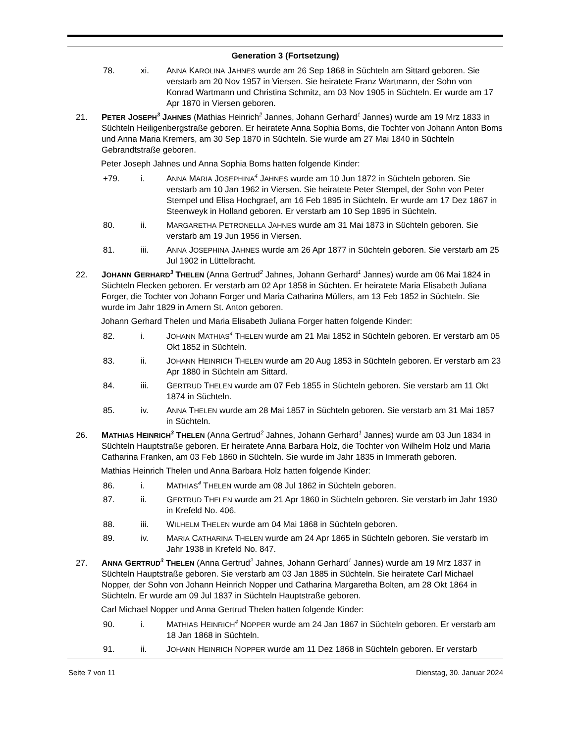Generation 3 (Fortsetzung)
78. xi. ANNA KAROLINA JAHNES wurde am 26 Sep 1868 in Süchteln am Sittard geboren. Sie verstarb am 20 Nov 1957 in Viersen. Sie heiratete Franz Wartmann, der Sohn von Konrad Wartmann und Christina Schmitz, am 03 Nov 1905 in Süchteln. Er wurde am 17 Apr 1870 in Viersen geboren.
21. PETER JOSEPH<sup>3</sup> JAHNES (Mathias Heinrich<sup>2</sup> Jannes, Johann Gerhard<sup>1</sup> Jannes) wurde am 19 Mrz 1833 in Süchteln Heiligenbergstraße geboren. Er heiratete Anna Sophia Boms, die Tochter von Johann Anton Boms und Anna Maria Kremers, am 30 Sep 1870 in Süchteln. Sie wurde am 27 Mai 1840 in Süchteln Gebrandtstraße geboren.
Peter Joseph Jahnes und Anna Sophia Boms hatten folgende Kinder:
+79. i. ANNA MARIA JOSEPHINA<sup>4</sup> JAHNES wurde am 10 Jun 1872 in Süchteln geboren. Sie verstarb am 10 Jan 1962 in Viersen. Sie heiratete Peter Stempel, der Sohn von Peter Stempel und Elisa Hochgraef, am 16 Feb 1895 in Süchteln. Er wurde am 17 Dez 1867 in Steenweyk in Holland geboren. Er verstarb am 10 Sep 1895 in Süchteln.
80. ii. MARGARETHA PETRONELLA JAHNES wurde am 31 Mai 1873 in Süchteln geboren. Sie verstarb am 19 Jun 1956 in Viersen.
81. iii. ANNA JOSEPHINA JAHNES wurde am 26 Apr 1877 in Süchteln geboren. Sie verstarb am 25 Jul 1902 in Lüttelbracht.
22. JOHANN GERHARD<sup>3</sup> THELEN (Anna Gertrud<sup>2</sup> Jahnes, Johann Gerhard<sup>1</sup> Jannes) wurde am 06 Mai 1824 in Süchteln Flecken geboren. Er verstarb am 02 Apr 1858 in Süchten. Er heiratete Maria Elisabeth Juliana Forger, die Tochter von Johann Forger und Maria Catharina Müllers, am 13 Feb 1852 in Süchteln. Sie wurde im Jahr 1829 in Amern St. Anton geboren.
Johann Gerhard Thelen und Maria Elisabeth Juliana Forger hatten folgende Kinder:
82. i. JOHANN MATHIAS<sup>4</sup> THELEN wurde am 21 Mai 1852 in Süchteln geboren. Er verstarb am 05 Okt 1852 in Süchteln.
83. ii. JOHANN HEINRICH THELEN wurde am 20 Aug 1853 in Süchteln geboren. Er verstarb am 23 Apr 1880 in Süchteln am Sittard.
84. iii. GERTRUD THELEN wurde am 07 Feb 1855 in Süchteln geboren. Sie verstarb am 11 Okt 1874 in Süchteln.
85. iv. ANNA THELEN wurde am 28 Mai 1857 in Süchteln geboren. Sie verstarb am 31 Mai 1857 in Süchteln.
26. MATHIAS HEINRICH<sup>3</sup> THELEN (Anna Gertrud<sup>2</sup> Jahnes, Johann Gerhard<sup>1</sup> Jannes) wurde am 03 Jun 1834 in Süchteln Hauptstraße geboren. Er heiratete Anna Barbara Holz, die Tochter von Wilhelm Holz und Maria Catharina Franken, am 03 Feb 1860 in Süchteln. Sie wurde im Jahr 1835 in Immerath geboren.
Mathias Heinrich Thelen und Anna Barbara Holz hatten folgende Kinder:
86. i. MATHIAS<sup>4</sup> THELEN wurde am 08 Jul 1862 in Süchteln geboren.
87. ii. GERTRUD THELEN wurde am 21 Apr 1860 in Süchteln geboren. Sie verstarb im Jahr 1930 in Krefeld No. 406.
88. iii. WILHELM THELEN wurde am 04 Mai 1868 in Süchteln geboren.
89. iv. MARIA CATHARINA THELEN wurde am 24 Apr 1865 in Süchteln geboren. Sie verstarb im Jahr 1938 in Krefeld No. 847.
27. ANNA GERTRUD<sup>3</sup> THELEN (Anna Gertrud<sup>2</sup> Jahnes, Johann Gerhard<sup>1</sup> Jannes) wurde am 19 Mrz 1837 in Süchteln Hauptstraße geboren. Sie verstarb am 03 Jan 1885 in Süchteln. Sie heiratete Carl Michael Nopper, der Sohn von Johann Heinrich Nopper und Catharina Margaretha Bolten, am 28 Okt 1864 in Süchteln. Er wurde am 09 Jul 1837 in Süchteln Hauptstraße geboren.
Carl Michael Nopper und Anna Gertrud Thelen hatten folgende Kinder:
90. i. MATHIAS HEINRICH<sup>4</sup> NOPPER wurde am 24 Jan 1867 in Süchteln geboren. Er verstarb am 18 Jan 1868 in Süchteln.
91. ii. JOHANN HEINRICH NOPPER wurde am 11 Dez 1868 in Süchteln geboren. Er verstarb
Seite 7 von 11 Dienstag, 30. Januar 2024